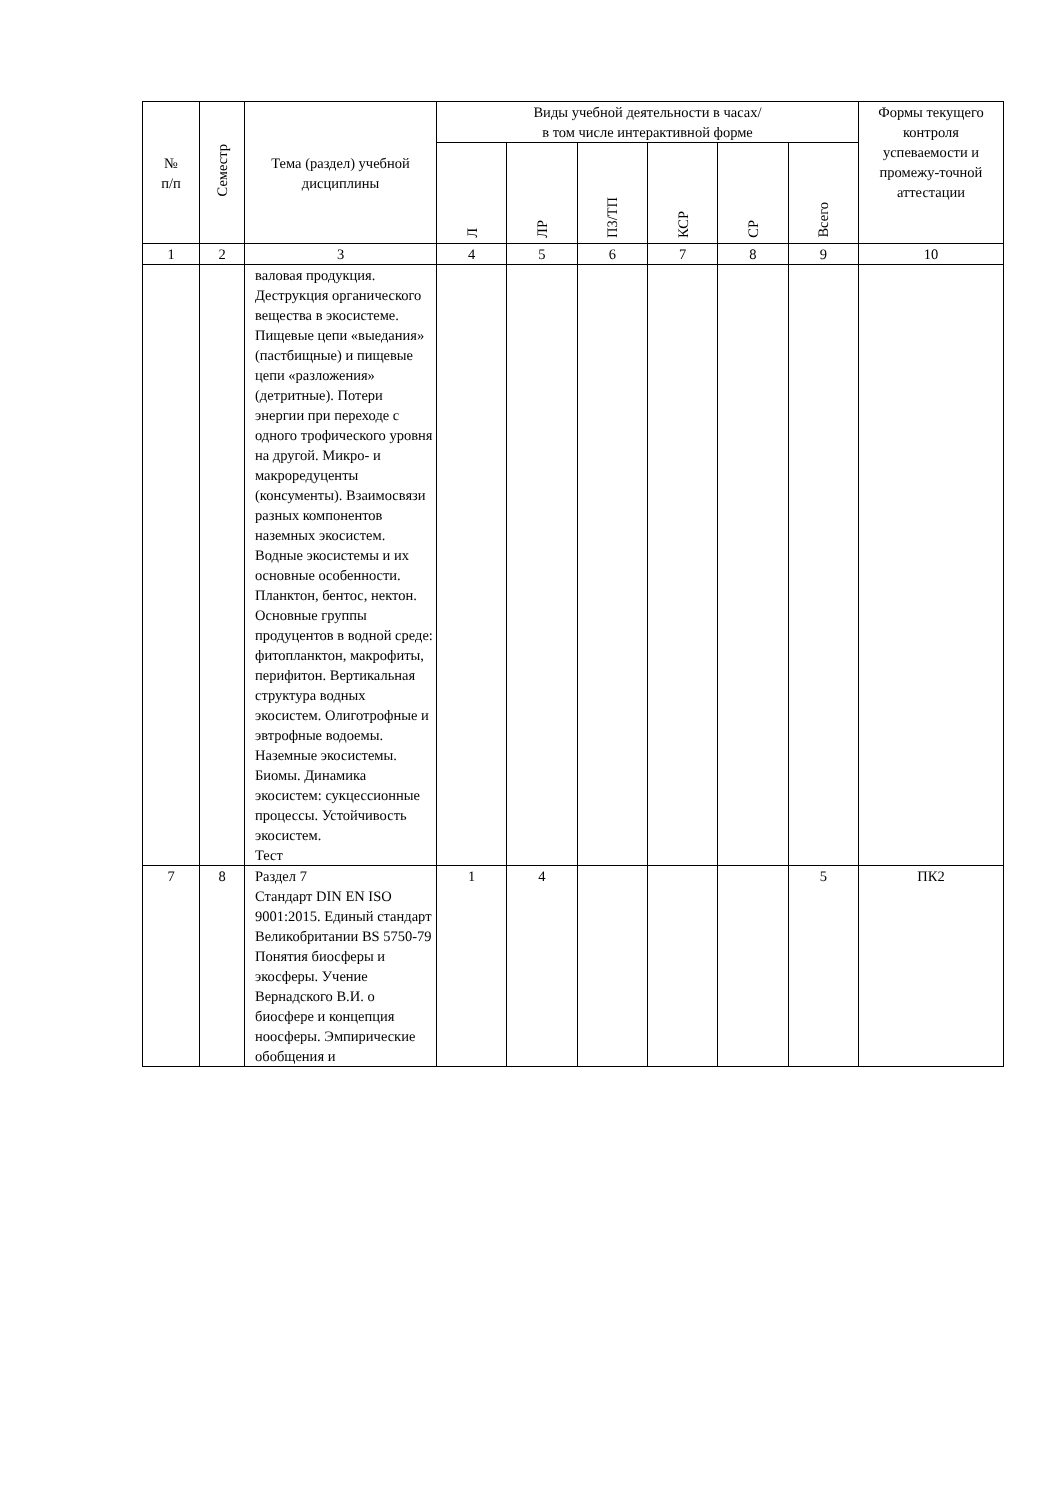| № п/п | Семестр | Тема (раздел) учебной дисциплины | Виды учебной деятельности в часах/ в том числе интерактивной форме | | | | | | Формы текущего контроля успеваемости и промежу-точной аттестации |
| --- | --- | --- | --- | --- | --- | --- | --- | --- | --- |
| | | | Л | ЛР | ПЗ/ТП | КСР | СР | Всего | |
| 1 | 2 | 3 | 4 | 5 | 6 | 7 | 8 | 9 | 10 |
| | | валовая продукция. Деструкция органического вещества в экосистеме. Пищевые цепи «выедания» (пастбищные) и пищевые цепи «разложения» (детритные). Потери энергии при переходе с одного трофического уровня на другой. Микро- и макроредуценты (консументы). Взаимосвязи разных компонентов наземных экосистем. Водные экосистемы и их основные особенности. Планктон, бентос, нектон. Основные группы продуцентов в водной среде: фитопланктон, макрофиты, перифитон. Вертикальная структура водных экосистем. Олиготрофные и эвтрофные водоемы. Наземные экосистемы. Биомы. Динамика экосистем: сукцессионные процессы. Устойчивость экосистем. Тест | | | | | | | |
| 7 | 8 | Раздел 7 Стандарт DIN EN ISO 9001:2015. Единый стандарт Великобритании BS 5750-79 Понятия биосферы и экосферы. Учение Вернадского В.И. о биосфере и концепция ноосферы. Эмпирические обобщения и | 1 | 4 | | | | 5 | ПК2 |